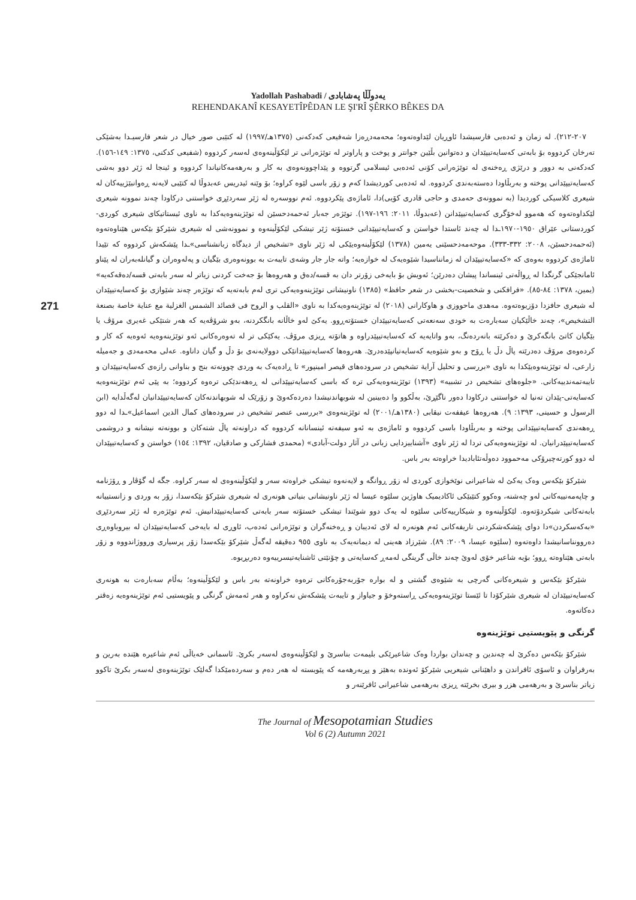Yadollah Pashabadi / یەدوڵڵا پەشابادی
REHENDAKANÎ KESAYETÎPÊDAN LE ŞI'RÎ ŞÊRKO BÊKES DA
271
٢٠٧-٢١٢). لە زمان و ئەدەبی فارسیشدا ئاوڕیان لێداوەتەوە؛ محەمەدڕەزا شەفیعی کەدکەنی (١٣٧٥هـ/١٩٩٧) لە کتێبی صور خیال در شعر فارسیـدا بەشێکی تەرخان کردووە بۆ بابەتی کەسایەتیپێدان و دەتوانین بڵێین جوانتر و پوخت و پاراوتر لە توێژەرانی تر لێکۆڵینەوەی لەسەر کردووە (شفیعی کدکنی، ١٣٧٥: ١٤٩-١٥٦). کەدکەنی بە دوور و درێژی ڕەخنەی لە توێژەرانی کۆنی ئەدەبی ئیسلامی گرتووە و پێداچوونەوەی بە کار و بەرهەمەکانیاندا کردووە و ئینجا لە ژێر دوو بەشی کەسایەتیپێدانی پوختە و بەربڵاودا دەستەبەندی کردووە. لە ئەدەبی کوردیشدا کەم و زۆر باسی لێوە کراوە؛ بۆ وێنە ئیدریس عەبدوڵا لە کتێبی لایەنە ڕەوانبێژییەکان لە شیعری کلاسیکی کوردیدا (بە نموونەی حەمدی و حاجی قادری کۆیی)دا، ئاماژەی پێکردووە. ئەم نووسەرە لە ژێر سەردێڕی خواستنی درکاودا چەند نموونە شیعری لێکداوەتەوە کە هەموو لەخۆگری کەسایەتیپێدانن (عەبدوڵا، ٢٠١١: ١٩٦-١٩٧). توێژەر جەبار ئەحمەدحسێن لە توێژینەوەیەکدا بە ناوی ئیستاتیکای شیعری کوردی-کوردستانی عێراق ١٩٥٠-١٩٧٠ـدا لە چەند ئاستدا خواستن و کەسایەتیپێدانی خستۆتە ژێر تیشکی لێکۆڵینەوە و نموونەشی لە شیعری شێرکۆ بێکەس هێناوەتەوە (ئەحمەدحسێن، ٢٠٠٨: ٣٣٢-٣٣٣). موحەمەدحسێنی یەمین (١٣٧٨) لێکۆڵینەوەیێکی لە ژێر ناوی «تشخیص از دیدگاه زبانشناسی»ـدا پێشکەش کردووە کە تێیدا ئاماژەی کردووە بەوەی کە «کەسایەتیپێدان لە زمانناسیدا شێوەیەک لە خوازەیە؛ واتە جار جار وشەی تایبەت بە بوونەوەری بێگیان و پەلەوەران و گیانلەبەران لە پێناو ئامانجێکی گرنگدا لە ڕواڵەتی ئینساندا پیشان دەدرێن؛ ئەویش بۆ بایەخی زۆرتر دان بە قسە/دەق و هەروەها بۆ جەخت کردنی زیاتر لە سەر بابەتی قسە/دەقەکەیە» (یمین، ١٣٧٨: ٨٤-٨٥). «فرافکنی و شخصیت-بخشی در شعر حافظ» (١٣٨٥) ناونیشانی توێژینەوەیەکی تری لەم بابەتەیە کە توێژەر چەند شێوازی بۆ کەسایەتیپێدان لە شیعری حافزدا دۆزیوەتەوە. مەهدی ماحووزی و هاوکارانی (٢٠١٨) لە توێژینەوەیەکدا بە ناوی «القلب و الروح فی قصائد الشمس الغزلیة مع عنایة خاصة بصنعة التشخیص»، چەند خاڵێکیان سەبارەت بە خودی سەنعەتی کەسایەتیپێدان خستۆتەڕوو. یەکێ لەو خاڵانە بانگکردنە، بەو شرۆڤەیە کە هەر شتێکی غەیری مرۆڤ یا بێگیان کاتێ بانگەکرێ و دەکرێتە بانەردەنگ، بەو واتایەیە کە کەسایەتیپێدراوە و هاتۆتە ڕیزی مرۆڤ. یەکێکی تر لە تەوەرەکانی ئەو توێژینەوەیە ئەوەیە کە کار و کردەوەی مرۆڤ دەدرێتە پاڵ دڵ یا ڕۆح و بەو شێوەیە کەسایەتیانپێدەدرێ. هەروەها کەسایەتیپێدانێکی دوولایەنەی بۆ دڵ و گیان داناوە. عەلی محەمەدی و جەمیلە زارعی، لە توێژینەوەیێکدا بە ناوی «بررسی و تحلیل آرایة تشخیص در سرودەهای قیصر امینپور» تا ڕادەیەک بە وردی چوونەتە بنج و بناوانی رازەی کەسایەتیپێدان و تایبەتمەندییەکانی. «جلوەهای تشخیص در تشبیه» (١٣٩٣) توێژینەوەیەکی ترە کە باسی کەسایەتیپێدانی لە ڕەهەندێکی ترەوە کردووە؛ بە پێی ئەم توێژینەوەیە کەسایەتی-پێدان تەنیا لە خواستنی درکاودا دەور ناگێڕێ، بەڵکوو وا دەبینین لە شوبهاندنیشدا دەردەکەوێ و زۆرێک لە شوبهاندنەکان کەسایەتیپێدانیان لەگەڵدایە (ابن الرسول و حسینی، ١٣٩٣: ٩). هەروەها عیففەت نیقابی (١٣٨٠هـ/٢٠٠١) لە توێژینەوەی «بررسی عنصر تشخیص در سرودەهای کمال الدین اسماعیل»ـدا لە دوو ڕەهەندی کەسایەتیپێدانی پوختە و بەربڵاودا باسی کردووە و ئاماژەی بە ئەو سیفەتە ئینسانانە کردووە کە دراونەتە پاڵ شتەکان و بوونەتە نیشانە و دروشمی کەسایەتیپێدرانیان. لە توێژینەوەیەکی تردا لە ژێر ناوی «آشناییزدایی زبانی در آثار دولت-آبادی» (محمدی فشارکی و صادقیان، ١٣٩٢: ١٥٤) خواستن و کەسایەتیپێدان لە دوو کورتەچیرۆکی مەحموود دەوڵەتئابادیدا خراوەتە بەر باس.
شێرکۆ بێکەس وەک یەکێ لە شاعیرانی نوێخوازی کوردی لە زۆر ڕوانگە و لایەنەوە تیشکی خراوەتە سەر و لێکۆڵینەوەی لە سەر کراوە. جگە لە گۆڤار و ڕۆژنامە و چاپەمەنییەکانی لەو چەشنە، وەکوو کتێبێکی ئاکادیمیک هاوژین سلێوە عیسا لە ژێر ناونیشانی بنیاتی هونەری لە شیعری شێرکۆ بێکەسدا، زۆر بە وردی و زانستییانە بابەتەکانی شیکردۆتەوە. لێکۆڵینەوە و شیکارییەکانی سلێوە لە یەک دوو شوێندا تیشکی خستۆتە سەر بابەتی کەسایەتیپێدانیش. ئەم توێژەرە لە ژێر سەردێڕی «بەکەسکردن»دا دوای پێشکەشکردنی تاریفەکانی ئەم هونەرە لە لای ئەدیبان و ڕەخنەگران و توێژەرانی ئەدەب، ئاوڕی لە بایەخی کەسایەتیپێدان لە بیروباوەڕی دەروونناسانیشدا داوەتەوە (سلێوە عیسا، ٢٠٠٩: ٨٩). شێرزاد هەینی لە دیمانەیەک بە ناوی ٩٥٥ دەقیقە لەگەڵ شێرکۆ بێکەسدا زۆر پرسیاری ورووژاندووە و زۆر بابەتی هێناوەتە ڕوو؛ بۆیە شاعیر خۆی لەوێ چەند خاڵی گرینگی لەمەڕ کەسایەتی و چۆنێتی ئاشنایەتیسرییەوە دەربڕیوە.
شێرکۆ بێکەس و شیعرەکانی گەرچی بە شێوەی گشتی و لە بوارە جۆربەجۆرەکانی ترەوە خراونەتە بەر باس و لێکۆڵینەوە؛ بەڵام سەبارەت بە هونەری کەسایەتیپێدان لە شیعری شێرکۆدا تا ئێستا توێژینەوەیەکی ڕاستەوخۆ و جیاواز و تایبەت پێشکەش نەکراوە و هەر ئەمەش گرنگی و پێویستیی ئەم توێژینەوەیە زەقتر دەکاتەوە.
گرنگی و پێویستیی توێژینەوە
شێرکۆ بێکەس دەکرێ لە چەندین و چەندان بواردا وەک شاعیرێکی بلیمەت بناسرێ و لێکۆڵینەوەی لەسەر بکرێ. ئاسمانی خەیاڵی ئەم شاعیرە هێندە بەرین و بەرفراوان و ئاسۆی ئافراندن و داهێنانی شیعریی شێرکۆ ئەوندە بەهێز و پڕبەرهەمە کە پێویستە لە هەر دەم و سەردەمێکدا گەلێک توێژینەوەی لەسەر بکرێ تاکوو زیاتر بناسرێ و بەرهەمی هزر و بیری بخرێتە ڕیزی بەرهەمی شاعیرانی ئافرێنەر و
The Journal of Mesopotamian Studies
Vol 6 (2) Autumn 2021